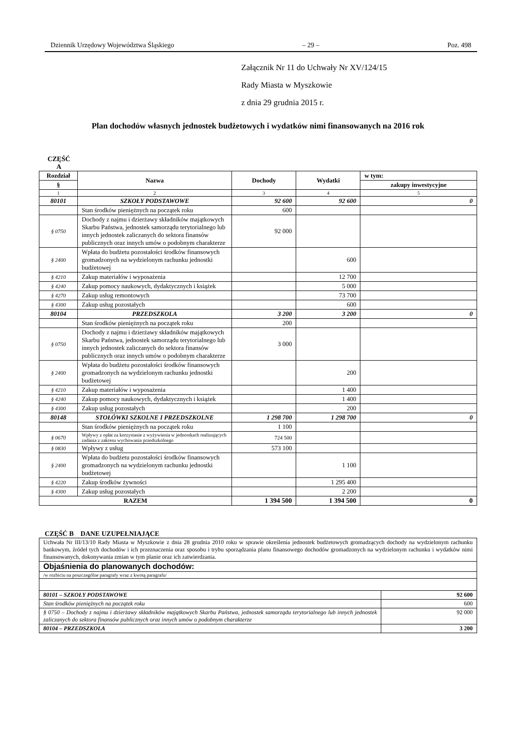Dziennik Urzędowy Województwa Śląskiego – 29 – Poz. 498
Załącznik Nr 11 do Uchwały Nr XV/124/15
Rady Miasta w Myszkowie
z dnia 29 grudnia 2015 r.
Plan dochodów własnych jednostek budżetowych i wydatków nimi finansowanych na 2016 rok
CZĘŚĆ A
| Rozdział | Nazwa | Dochody | Wydatki | w tym: |
| --- | --- | --- | --- | --- |
| § | | | | zakupy inwestycyjne |
| 1 | 2 | 3 | 4 | 5 |
| 80101 | SZKOŁY PODSTAWOWE | 92 600 | 92 600 | 0 |
| | Stan środków pieniężnych na początek roku | 600 | | |
| § 0750 | Dochody z najmu i dzierżawy składników majątkowych Skarbu Państwa, jednostek samorządu terytorialnego lub innych jednostek zaliczanych do sektora finansów publicznych oraz innych umów o podobnym charakterze | 92 000 | | |
| § 2400 | Wpłata do budżetu pozostałości środków finansowych gromadzonych na wydzielonym rachunku jednostki budżetowej | | 600 | |
| § 4210 | Zakup materiałów i wyposażenia | | 12 700 | |
| § 4240 | Zakup pomocy naukowych, dydaktycznych i książek | | 5 000 | |
| § 4270 | Zakup usług remontowych | | 73 700 | |
| § 4300 | Zakup usług pozostałych | | 600 | |
| 80104 | PRZEDSZKOLA | 3 200 | 3 200 | 0 |
| | Stan środków pieniężnych na początek roku | 200 | | |
| § 0750 | Dochody z najmu i dzierżawy składników majątkowych Skarbu Państwa, jednostek samorządu terytorialnego lub innych jednostek zaliczanych do sektora finansów publicznych oraz innych umów o podobnym charakterze | 3 000 | | |
| § 2400 | Wpłata do budżetu pozostałości środków finansowych gromadzonych na wydzielonym rachunku jednostki budżetowej | | 200 | |
| § 4210 | Zakup materiałów i wyposażenia | | 1 400 | |
| § 4240 | Zakup pomocy naukowych, dydaktycznych i książek | | 1 400 | |
| § 4300 | Zakup usług pozostałych | | 200 | |
| 80148 | STOŁÓWKI SZKOLNE I PRZEDSZKOLNE | 1 298 700 | 1 298 700 | 0 |
| | Stan środków pieniężnych na początek roku | 1 100 | | |
| § 0670 | Wpływy z opłat za korzystanie z wyżywienia w jednostkach realizujących zadania z zakresu wychowania przedszkolnego | 724 500 | | |
| § 0830 | Wpływy z usług | 573 100 | | |
| § 2400 | Wpłata do budżetu pozostałości środków finansowych gromadzonych na wydzielonym rachunku jednostki budżetowej | | 1 100 | |
| § 4220 | Zakup środków żywności | | 1 295 400 | |
| § 4300 | Zakup usług pozostałych | | 2 200 | |
| RAZEM | | 1 394 500 | 1 394 500 | 0 |
CZĘŚĆ B DANE UZUPEŁNIAJĄCE
| Uchwała Nr III/13/10 Rady Miasta w Myszkowie z dnia 28 grudnia 2010 roku w sprawie określenia jednostek budżetowych gromadzących dochody na wydzielonym rachunku bankowym, źródeł tych dochodów i ich przeznaczenia oraz sposobu i trybu sporządzania planu finansowego dochodów gromadzonych na wydzielonym rachunku i wydatków nimi finansowanych, dokonywania zmian w tym planie oraz ich zatwierdzania. | |
| Objaśnienia do planowanych dochodów: | |
| /w rozbiciu na poszczególne paragrafy wraz z kwotą paragrafu/ | |
| 80101 – SZKOŁY PODSTAWOWE | 92 600 |
| Stan środków pieniężnych na początek roku | 600 |
| § 0750 – Dochody z najmu i dzierżawy składników majątkowych Skarbu Państwa, jednostek samorządu terytorialnego lub innych jednostek zaliczanych do sektora finansów publicznych oraz innych umów o podobnym charakterze | 92 000 |
| 80104 – PRZEDSZKOLA | 3 200 |